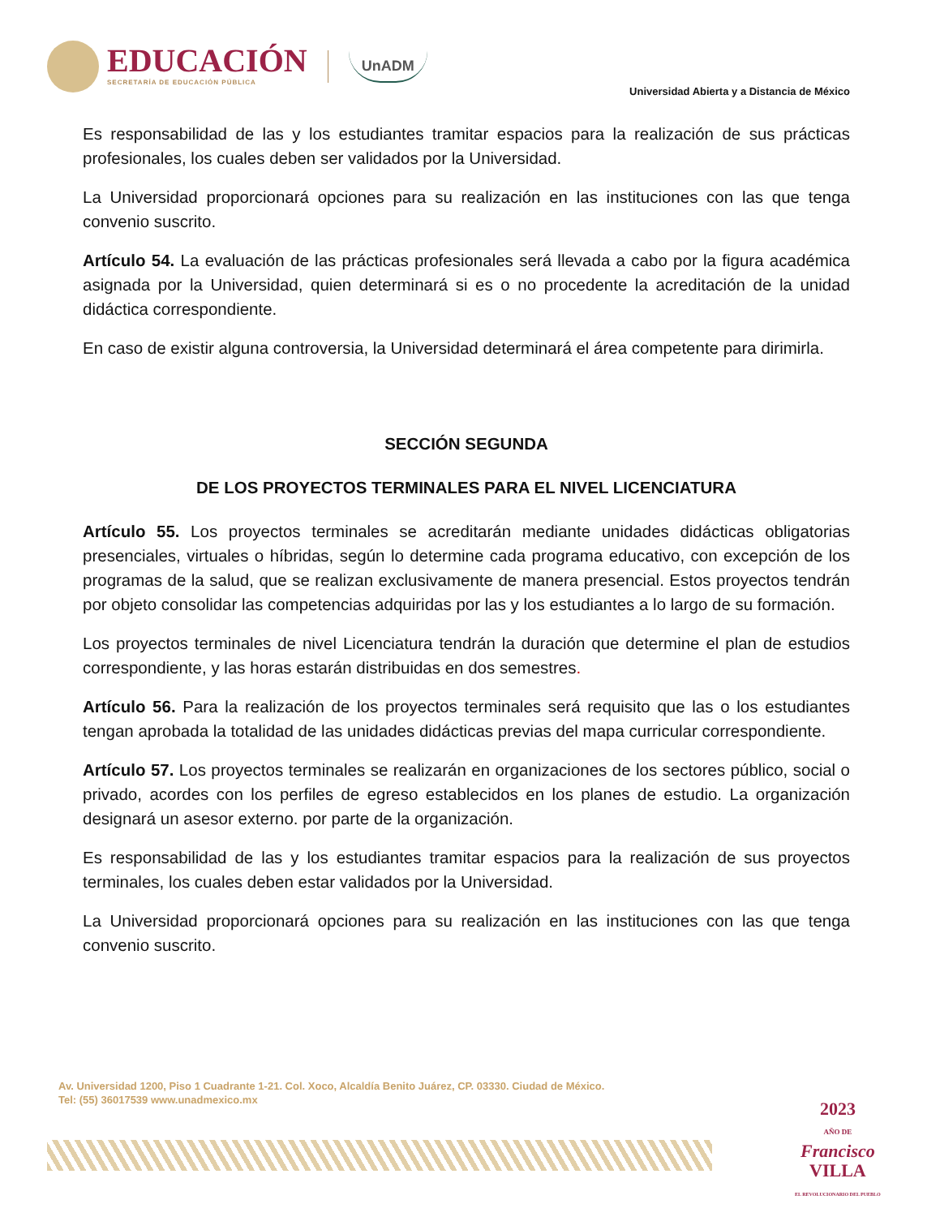EDUCACIÓN
SECRETARÍA DE EDUCACIÓN PÚBLICA
UnADM
Universidad Abierta y a Distancia de México
Es responsabilidad de las y los estudiantes tramitar espacios para la realización de sus prácticas profesionales, los cuales deben ser validados por la Universidad.
La Universidad proporcionará opciones para su realización en las instituciones con las que tenga convenio suscrito.
Artículo 54. La evaluación de las prácticas profesionales será llevada a cabo por la figura académica asignada por la Universidad, quien determinará si es o no procedente la acreditación de la unidad didáctica correspondiente.
En caso de existir alguna controversia, la Universidad determinará el área competente para dirimirla.
SECCIÓN SEGUNDA
DE LOS PROYECTOS TERMINALES PARA EL NIVEL LICENCIATURA
Artículo 55. Los proyectos terminales se acreditarán mediante unidades didácticas obligatorias presenciales, virtuales o híbridas, según lo determine cada programa educativo, con excepción de los programas de la salud, que se realizan exclusivamente de manera presencial. Estos proyectos tendrán por objeto consolidar las competencias adquiridas por las y los estudiantes a lo largo de su formación.
Los proyectos terminales de nivel Licenciatura tendrán la duración que determine el plan de estudios correspondiente, y las horas estarán distribuidas en dos semestres.
Artículo 56. Para la realización de los proyectos terminales será requisito que las o los estudiantes tengan aprobada la totalidad de las unidades didácticas previas del mapa curricular correspondiente.
Artículo 57. Los proyectos terminales se realizarán en organizaciones de los sectores público, social o privado, acordes con los perfiles de egreso establecidos en los planes de estudio. La organización designará un asesor externo. por parte de la organización.
Es responsabilidad de las y los estudiantes tramitar espacios para la realización de sus proyectos terminales, los cuales deben estar validados por la Universidad.
La Universidad proporcionará opciones para su realización en las instituciones con las que tenga convenio suscrito.
Av. Universidad 1200, Piso 1 Cuadrante 1-21. Col. Xoco, Alcaldía Benito Juárez, CP. 03330. Ciudad de México.
Tel: (55) 36017539 www.unadmexico.mx
2023
AÑO DE
Francisco
VILLA
EL REVOLUCIONARIO DEL PUEBLO